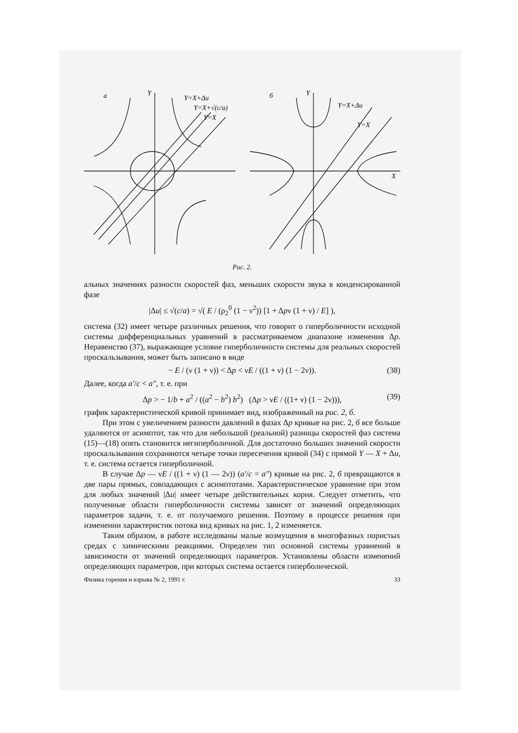а
Y
Y=X+Δu
Y=X+√(c/a)
Y=X
б
Y
Y=X+Δu
Y=X
X
Рис. 2.
альных значениях разности скоростей фаз, меньших скорости звука в конденсированной фазе
|Δu| ≤ √(c/a) = √( E / (ρ<sub>2</sub><sup>0</sup> (1 − ν<sup>2</sup>)) [1 + Δpν (1 + ν) / E] ),
система (32) имеет четыре различных решения, что говорит о гиперболичности исходной системы дифференциальных уравнений в рассматриваемом диапазоне изменения Δp. Неравенство (37), выражающее условие гиперболичности системы для реальных скоростей проскальзывания, может быть записано в виде
− E / (ν (1 + ν)) < Δp < νE / ((1 + ν) (1 − 2ν)). (38)
Далее, когда a′/c < a″, т. е. при
Δp > − 1/b + a<sup>2</sup> / ((a<sup>2</sup> − b<sup>2</sup>) b<sup>2</sup>) (Δp > νE / ((1+ ν) (1 − 2ν))), (39)
график характеристической кривой принимает вид, изображенный на рис. 2, б.
При этом с увеличением разности давлений в фазах Δp кривые на рис. 2, б все больше удаляются от асимптот, так что для небольшой (реальной) разницы скоростей фаз система (15)—(18) опять становится негиперболичной. Для достаточно больших значений скорости проскальзывания сохраняются четыре точки пересечения кривой (34) с прямой Y — X + Δu, т. е. система остается гиперболичной.
В случае Δp — νE / ((1 + ν) (1 — 2ν)) (a′/c = a″) кривые на рис. 2, б превращаются в две пары прямых, совпадающих с асимптотами. Характеристическое уравнение при этом для любых значений |Δu| имеет четыре действительных корня. Следует отметить, что полученные области гиперболичности системы зависят от значений определяющих параметров задачи, т. е. от получаемого решения. Поэтому в процессе решения при изменении характеристик потока вид кривых на рис. 1, 2 изменяется.
Таким образом, в работе исследованы малые возмущения в многофазных пористых средах с химическими реакциями. Определен тип основной системы уравнений в зависимости от значений определяющих параметров. Установлены области изменений определяющих параметров, при которых система остается гиперболической.
Физика горения и взрыва № 2, 1991 г. 33